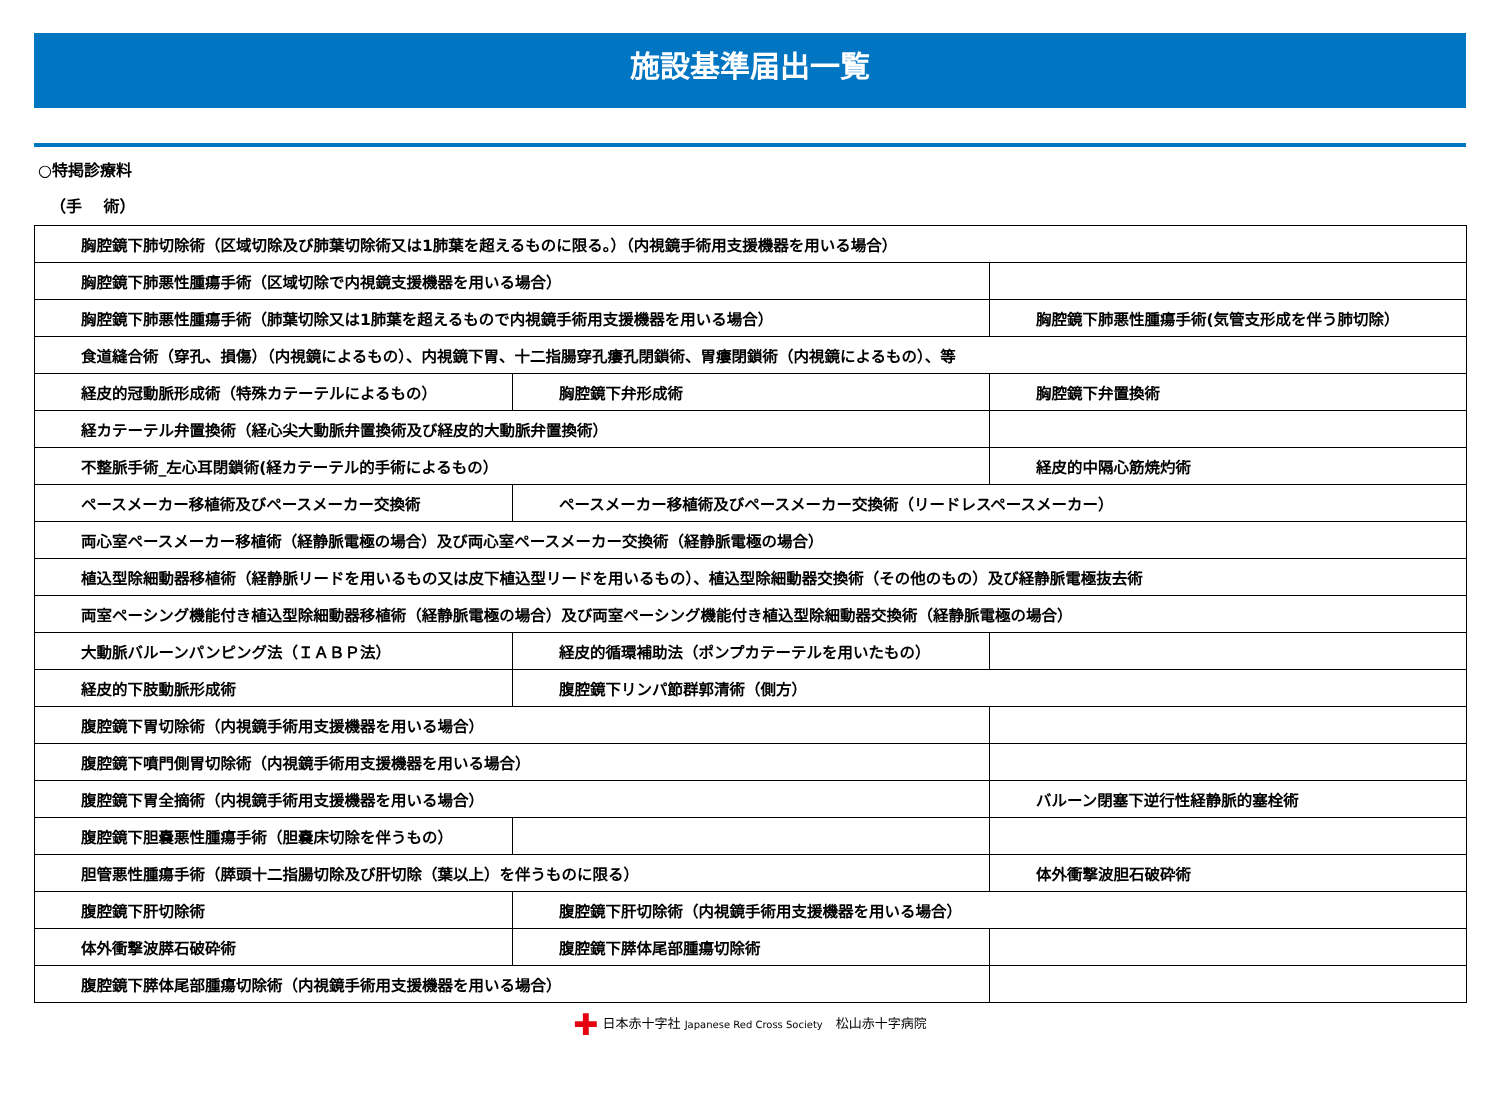施設基準届出一覧
○特掲診療料
（手　 術）
| 胸腔鏡下肺切除術（区域切除及び肺葉切除術又は1肺葉を超えるものに限る。）（内視鏡手術用支援機器を用いる場合） | | |
| 胸腔鏡下肺悪性腫瘍手術（区域切除で内視鏡支援機器を用いる場合） | | |
| 胸腔鏡下肺悪性腫瘍手術（肺葉切除又は1肺葉を超えるもので内視鏡手術用支援機器を用いる場合） | | 胸腔鏡下肺悪性腫瘍手術(気管支形成を伴う肺切除） |
| 食道縫合術（穿孔、損傷）（内視鏡によるもの）、内視鏡下胃、十二指腸穿孔瘻孔閉鎖術、胃瘻閉鎖術（内視鏡によるもの）、等 | | |
| 経皮的冠動脈形成術（特殊カテーテルによるもの） | 胸腔鏡下弁形成術 | 胸腔鏡下弁置換術 |
| 経カテーテル弁置換術（経心尖大動脈弁置換術及び経皮的大動脈弁置換術） | | |
| 不整脈手術_左心耳閉鎖術(経カテーテル的手術によるもの） | | 経皮的中隔心筋焼灼術 |
| ペースメーカー移植術及びペースメーカー交換術 | ペースメーカー移植術及びペースメーカー交換術（リードレスペースメーカー） | |
| 両心室ペースメーカー移植術（経静脈電極の場合）及び両心室ペースメーカー交換術（経静脈電極の場合） | | |
| 植込型除細動器移植術（経静脈リードを用いるもの又は皮下植込型リードを用いるもの）、植込型除細動器交換術（その他のもの）及び経静脈電極抜去術 | | |
| 両室ペーシング機能付き植込型除細動器移植術（経静脈電極の場合）及び両室ペーシング機能付き植込型除細動器交換術（経静脈電極の場合） | | |
| 大動脈バルーンパンピング法（ＩＡＢＰ法） | 経皮的循環補助法（ポンプカテーテルを用いたもの） | |
| 経皮的下肢動脈形成術 | 腹腔鏡下リンパ節群郭清術（側方） | |
| 腹腔鏡下胃切除術（内視鏡手術用支援機器を用いる場合） | | |
| 腹腔鏡下噴門側胃切除術（内視鏡手術用支援機器を用いる場合） | | |
| 腹腔鏡下胃全摘術（内視鏡手術用支援機器を用いる場合） | | バルーン閉塞下逆行性経静脈的塞栓術 |
| 腹腔鏡下胆嚢悪性腫瘍手術（胆嚢床切除を伴うもの） | | |
| 胆管悪性腫瘍手術（膵頭十二指腸切除及び肝切除（葉以上）を伴うものに限る） | | 体外衝撃波胆石破砕術 |
| 腹腔鏡下肝切除術 | 腹腔鏡下肝切除術（内視鏡手術用支援機器を用いる場合） | |
| 体外衝撃波膵石破砕術 | 腹腔鏡下膵体尾部腫瘍切除術 | |
| 腹腔鏡下膵体尾部腫瘍切除術（内視鏡手術用支援機器を用いる場合） | | |
✚ 日本赤十字社 Japanese Red Cross Society　松山赤十字病院